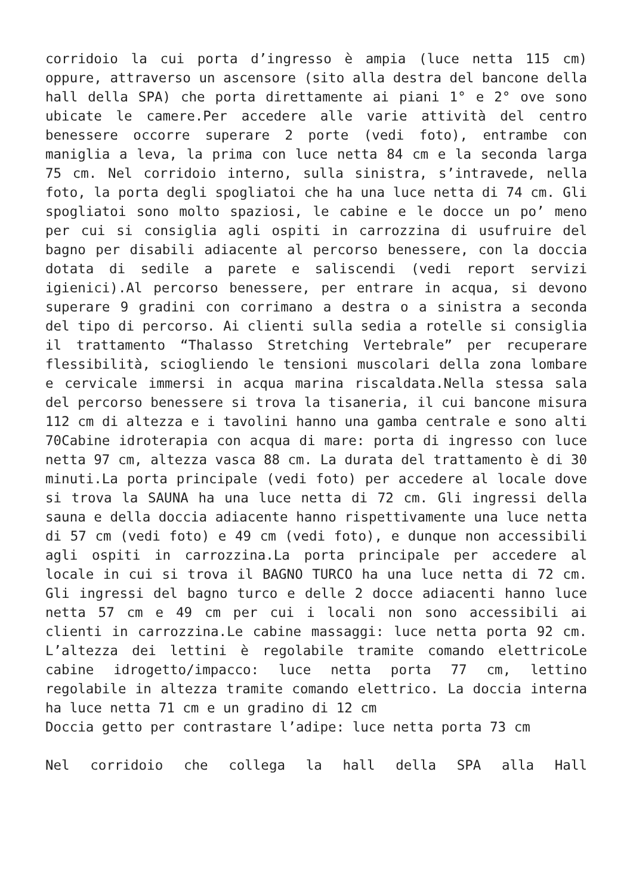corridoio la cui porta d’ingresso è ampia (luce netta 115 cm) oppure, attraverso un ascensore (sito alla destra del bancone della hall della SPA) che porta direttamente ai piani 1° e 2° ove sono ubicate le camere.Per accedere alle varie attività del centro benessere occorre superare 2 porte (vedi foto), entrambe con maniglia a leva, la prima con luce netta 84 cm e la seconda larga 75 cm. Nel corridoio interno, sulla sinistra, s’intravede, nella foto, la porta degli spogliatoi che ha una luce netta di 74 cm. Gli spogliatoi sono molto spaziosi, le cabine e le docce un po’ meno per cui si consiglia agli ospiti in carrozzina di usufruire del bagno per disabili adiacente al percorso benessere, con la doccia dotata di sedile a parete e saliscendi (vedi report servizi igienici).Al percorso benessere, per entrare in acqua, si devono superare 9 gradini con corrimano a destra o a sinistra a seconda del tipo di percorso. Ai clienti sulla sedia a rotelle si consiglia il trattamento “Thalasso Stretching Vertebrale” per recuperare flessibilità, sciogliendo le tensioni muscolari della zona lombare e cervicale immersi in acqua marina riscaldata.Nella stessa sala del percorso benessere si trova la tisaneria, il cui bancone misura 112 cm di altezza e i tavolini hanno una gamba centrale e sono alti 70Cabine idroterapia con acqua di mare: porta di ingresso con luce netta 97 cm, altezza vasca 88 cm. La durata del trattamento è di 30 minuti.La porta principale (vedi foto) per accedere al locale dove si trova la SAUNA ha una luce netta di 72 cm. Gli ingressi della sauna e della doccia adiacente hanno rispettivamente una luce netta di 57 cm (vedi foto) e 49 cm (vedi foto), e dunque non accessibili agli ospiti in carrozzina.La porta principale per accedere al locale in cui si trova il BAGNO TURCO ha una luce netta di 72 cm. Gli ingressi del bagno turco e delle 2 docce adiacenti hanno luce netta 57 cm e 49 cm per cui i locali non sono accessibili ai clienti in carrozzina.Le cabine massaggi: luce netta porta 92 cm. L’altezza dei lettini è regolabile tramite comando elettricoLe cabine idrogetto/impacco: luce netta porta 77 cm, lettino regolabile in altezza tramite comando elettrico. La doccia interna ha luce netta 71 cm e un gradino di 12 cm
Doccia getto per contrastare l’adipe: luce netta porta 73 cm
Nel corridoio che collega la hall della SPA alla Hall